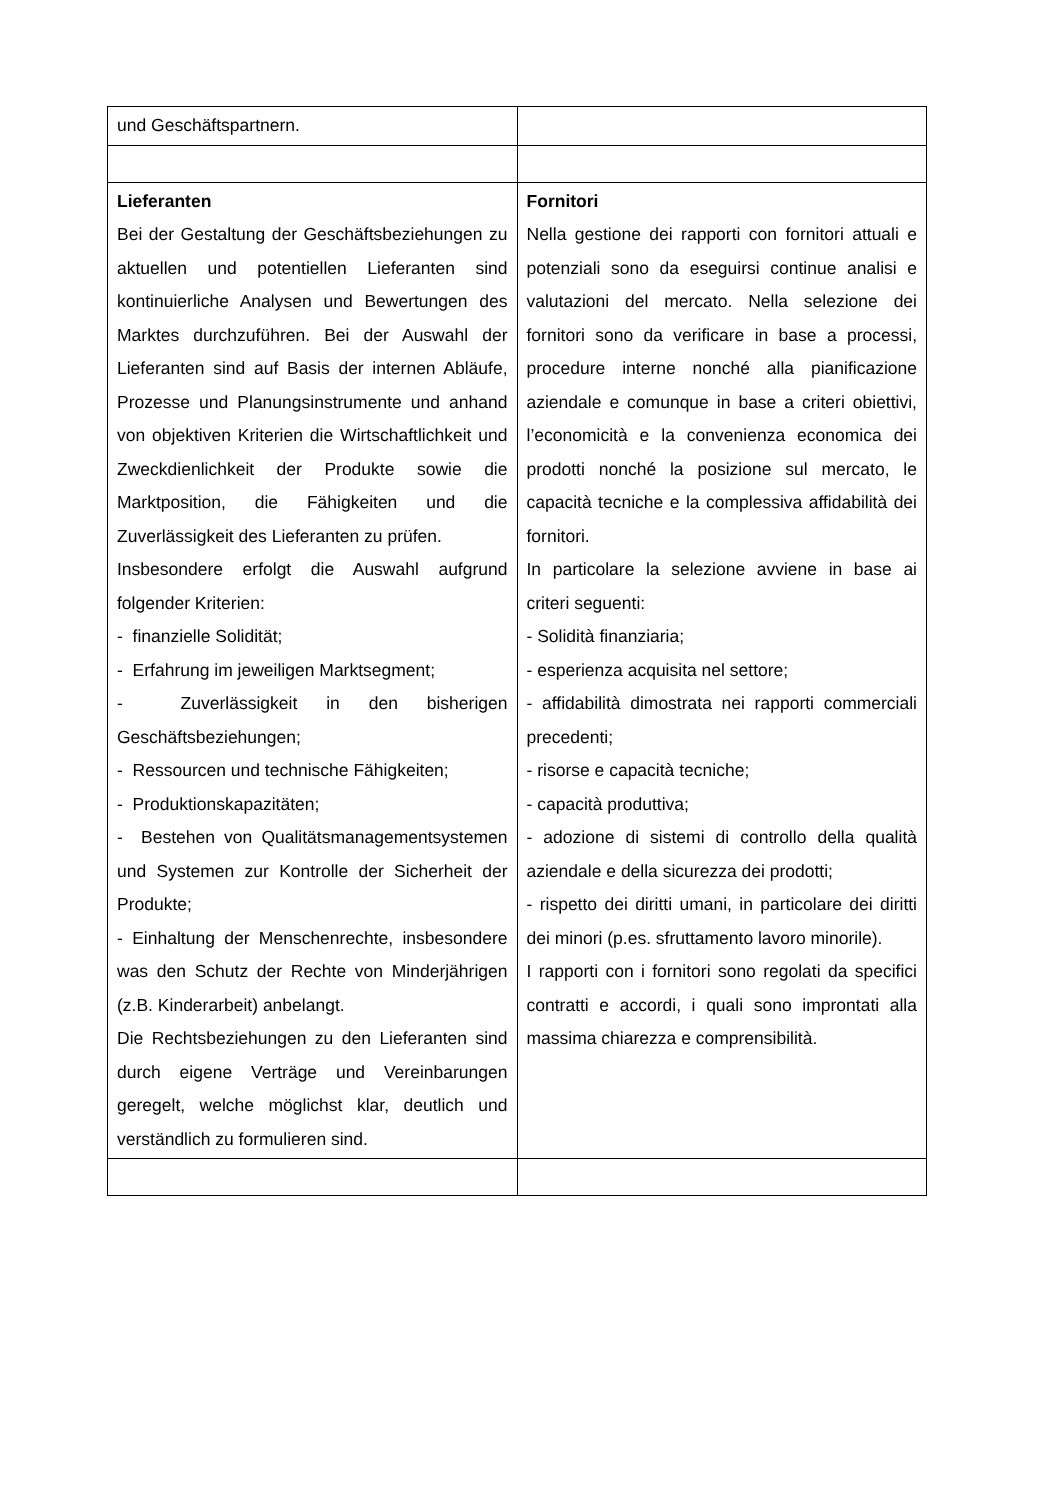| und Geschäftspartnern. | |
| Lieferanten Bei der Gestaltung der Geschäftsbeziehungen zu aktuellen und potentiellen Lieferanten sind kontinuierliche Analysen und Bewertungen des Marktes durchzuführen. Bei der Auswahl der Lieferanten sind auf Basis der internen Abläufe, Prozesse und Planungsinstrumente und anhand von objektiven Kriterien die Wirtschaftlichkeit und Zweckdienlichkeit der Produkte sowie die Marktposition, die Fähigkeiten und die Zuverlässigkeit des Lieferanten zu prüfen. Insbesondere erfolgt die Auswahl aufgrund folgender Kriterien: - finanzielle Solidität; - Erfahrung im jeweiligen Marktsegment; - Zuverlässigkeit in den bisherigen Geschäftsbeziehungen; - Ressourcen und technische Fähigkeiten; - Produktionskapazitäten; - Bestehen von Qualitätsmanagementsystemen und Systemen zur Kontrolle der Sicherheit der Produkte; - Einhaltung der Menschenrechte, insbesondere was den Schutz der Rechte von Minderjährigen (z.B. Kinderarbeit) anbelangt. Die Rechtsbeziehungen zu den Lieferanten sind durch eigene Verträge und Vereinbarungen geregelt, welche möglichst klar, deutlich und verständlich zu formulieren sind. | Fornitori Nella gestione dei rapporti con fornitori attuali e potenziali sono da eseguirsi continue analisi e valutazioni del mercato. Nella selezione dei fornitori sono da verificare in base a processi, procedure interne nonché alla pianificazione aziendale e comunque in base a criteri obiettivi, l’economicità e la convenienza economica dei prodotti nonché la posizione sul mercato, le capacità tecniche e la complessiva affidabilità dei fornitori. In particolare la selezione avviene in base ai criteri seguenti: - Solidità finanziaria; - esperienza acquisita nel settore; - affidabilità dimostrata nei rapporti commerciali precedenti; - risorse e capacità tecniche; - capacità produttiva; - adozione di sistemi di controllo della qualità aziendale e della sicurezza dei prodotti; - rispetto dei diritti umani, in particolare dei diritti dei minori (p.es. sfruttamento lavoro minorile). I rapporti con i fornitori sono regolati da specifici contratti e accordi, i quali sono improntati alla massima chiarezza e comprensibilità. |